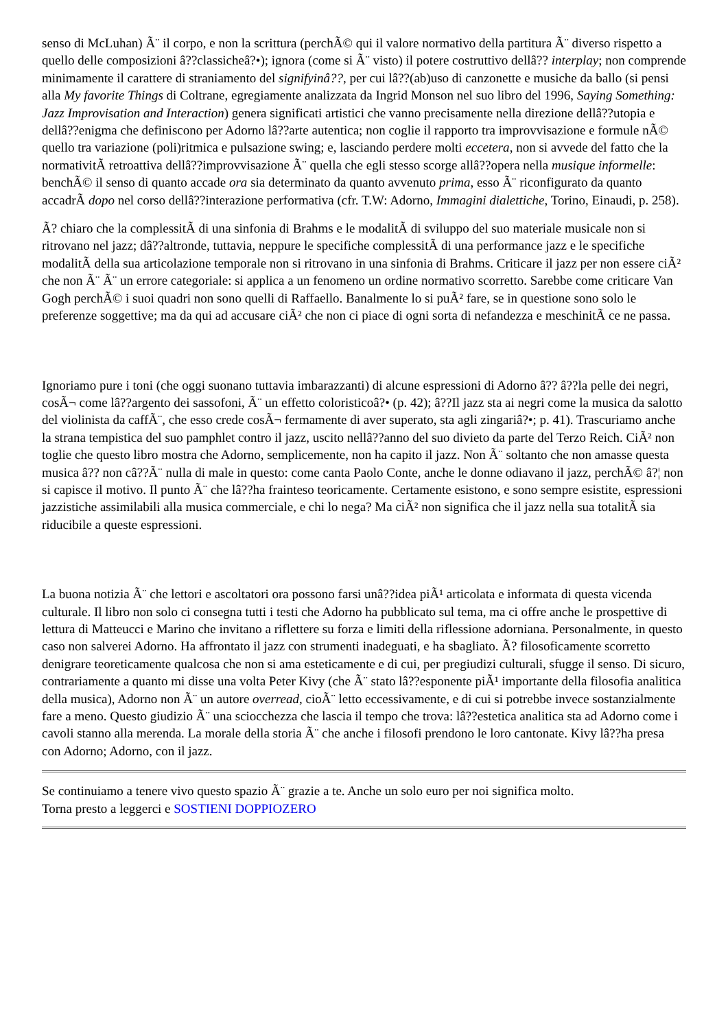senso di McLuhan) Ã¨ il corpo, e non la scrittura (perchÃ© qui il valore normativo della partitura Ã¨ diverso rispetto a quello delle composizioni â??classicheâ?•); ignora (come si Ã¨ visto) il potere costruttivo dellâ?? interplay; non comprende minimamente il carattere di straniamento del signifyinâ??, per cui lâ??(ab)uso di canzonette e musiche da ballo (si pensi alla My favorite Things di Coltrane, egregiamente analizzata da Ingrid Monson nel suo libro del 1996, Saying Something: Jazz Improvisation and Interaction) genera significati artistici che vanno precisamente nella direzione dellâ??utopia e dellâ??enigma che definiscono per Adorno lâ??arte autentica; non coglie il rapporto tra improvvisazione e formule nÃ© quello tra variazione (poli)ritmica e pulsazione swing; e, lasciando perdere molti eccetera, non si avvede del fatto che la normativitÃ retroattiva dellâ??improvvisazione Ã¨ quella che egli stesso scorge allâ??opera nella musique informelle: benchÃ© il senso di quanto accade ora sia determinato da quanto avvenuto prima, esso Ã¨ riconfigurato da quanto accadrÃ dopo nel corso dellâ??interazione performativa (cfr. T.W: Adorno, Immagini dialettiche, Torino, Einaudi, p. 258).
Ã? chiaro che la complessitÃ di una sinfonia di Brahms e le modalitÃ di sviluppo del suo materiale musicale non si ritrovano nel jazz; dâ??altronde, tuttavia, neppure le specifiche complessitÃ di una performance jazz e le specifiche modalitÃ della sua articolazione temporale non si ritrovano in una sinfonia di Brahms. Criticare il jazz per non essere ciÃ² che non Ã¨ Ã¨ un errore categoriale: si applica a un fenomeno un ordine normativo scorretto. Sarebbe come criticare Van Gogh perchÃ© i suoi quadri non sono quelli di Raffaello. Banalmente lo si puÃ² fare, se in questione sono solo le preferenze soggettive; ma da qui ad accusare ciÃ² che non ci piace di ogni sorta di nefandezza e meschinitÃ ce ne passa.
Ignoriamo pure i toni (che oggi suonano tuttavia imbarazzanti) di alcune espressioni di Adorno â?? â??la pelle dei negri, cosÃ¬ come lâ??argento dei sassofoni, Ã¨ un effetto coloristicoâ?• (p. 42); â??Il jazz sta ai negri come la musica da salotto del violinista da caffÃ¨, che esso crede cosÃ¬ fermamente di aver superato, sta agli zingariâ?•; p. 41). Trascuriamo anche la strana tempistica del suo pamphlet contro il jazz, uscito nellâ??anno del suo divieto da parte del Terzo Reich. CiÃ² non toglie che questo libro mostra che Adorno, semplicemente, non ha capito il jazz. Non Ã¨ soltanto che non amasse questa musica â?? non câ??Ã¨ nulla di male in questo: come canta Paolo Conte, anche le donne odiavano il jazz, perchÃ© â?¦ non si capisce il motivo. Il punto Ã¨ che lâ??ha frainteso teoricamente. Certamente esistono, e sono sempre esistite, espressioni jazzistiche assimilabili alla musica commerciale, e chi lo nega? Ma ciÃ² non significa che il jazz nella sua totalitÃ sia riducibile a queste espressioni.
La buona notizia Ã¨ che lettori e ascoltatori ora possono farsi unâ??idea piÃ¹ articolata e informata di questa vicenda culturale. Il libro non solo ci consegna tutti i testi che Adorno ha pubblicato sul tema, ma ci offre anche le prospettive di lettura di Matteucci e Marino che invitano a riflettere su forza e limiti della riflessione adorniana. Personalmente, in questo caso non salverei Adorno. Ha affrontato il jazz con strumenti inadeguati, e ha sbagliato. Ã? filosoficamente scorretto denigrare teoreticamente qualcosa che non si ama esteticamente e di cui, per pregiudizi culturali, sfugge il senso. Di sicuro, contrariamente a quanto mi disse una volta Peter Kivy (che Ã¨ stato lâ??esponente piÃ¹ importante della filosofia analitica della musica), Adorno non Ã¨ un autore overread, cioÃ¨ letto eccessivamente, e di cui si potrebbe invece sostanzialmente fare a meno. Questo giudizio Ã¨ una sciocchezza che lascia il tempo che trova: lâ??estetica analitica sta ad Adorno come i cavoli stanno alla merenda. La morale della storia Ã¨ che anche i filosofi prendono le loro cantonate. Kivy lâ??ha presa con Adorno; Adorno, con il jazz.
Se continuiamo a tenere vivo questo spazio Ã¨ grazie a te. Anche un solo euro per noi significa molto.
Torna presto a leggerci e SOSTIENI DOPPIOZERO